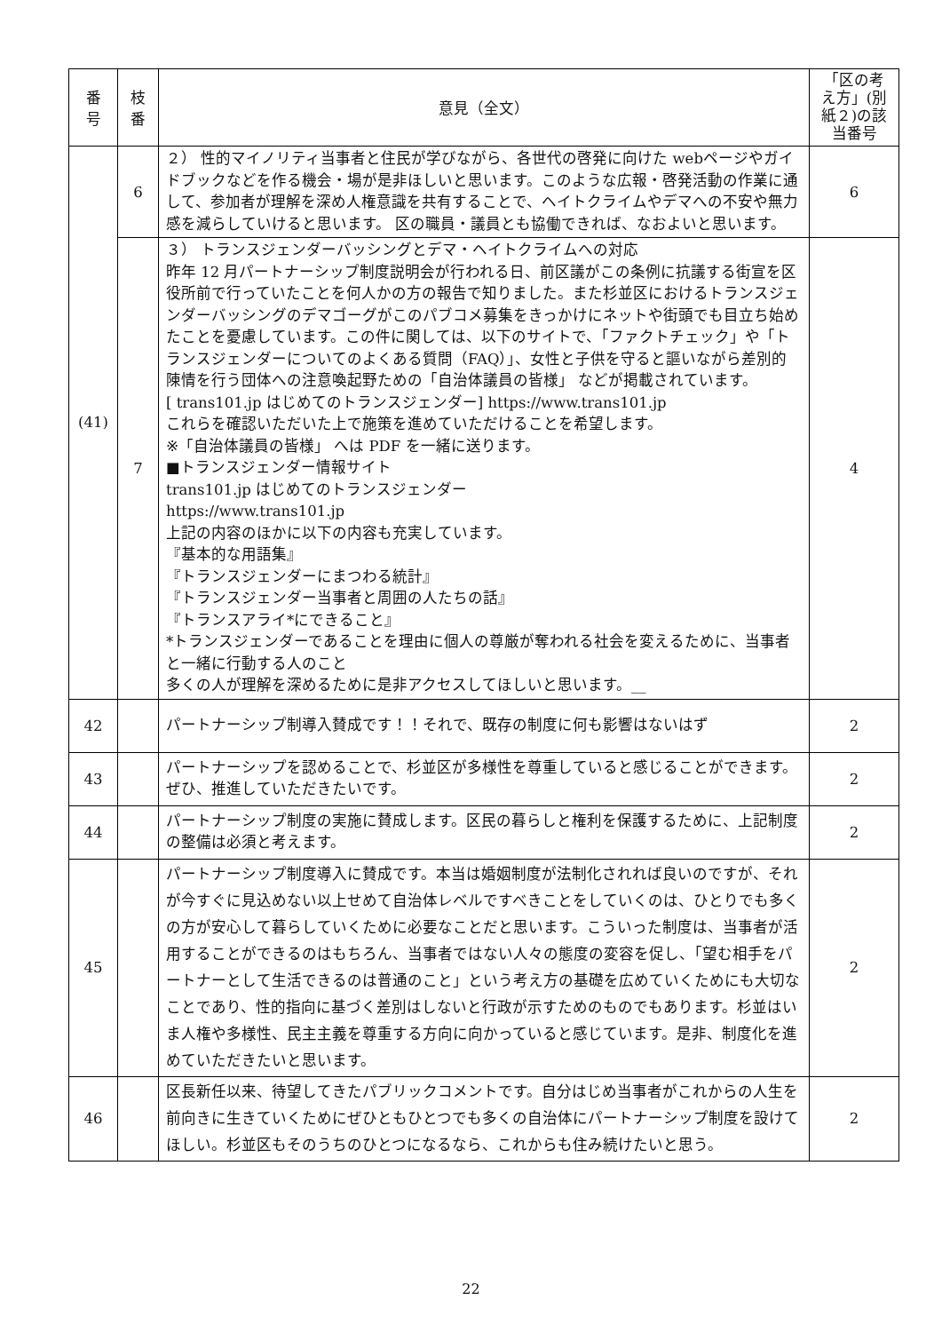| 番 号 | 枝 番 | 意見（全文） | 「区の考え方」(別紙２)の該当番号 |
| --- | --- | --- | --- |
| (41) | 6 | ２） 性的マイノリティ当事者と住民が学びながら、各世代の啓発に向けた webページやガイドブックなどを作る機会・場が是非ほしいと思います。このような広報・啓発活動の作業に通して、参加者が理解を深め人権意識を共有することで、ヘイトクライムやデマへの不安や無力感を減らしていけると思います。 区の職員・議員とも協働できれば、なおよいと思います。 | 6 |
| | 7 | ３） トランスジェンダーバッシングとデマ・ヘイトクライムへの対応 昨年 12 月パートナーシップ制度説明会が行われる日、前区議がこの条例に抗議する街宣を区役所前で行っていたことを何人かの方の報告で知りました。また杉並区におけるトランスジェンダーバッシングのデマゴーグがこのパブコメ募集をきっかけにネットや街頭でも目立ち始めたことを憂慮しています。この件に関しては、以下のサイトで、「ファクトチェック」や「トランスジェンダーについてのよくある質問（FAQ）」、女性と子供を守ると謳いながら差別的陳情を行う団体への注意喚起野ための「自治体議員の皆様」 などが掲載されています。 [ trans101.jp はじめてのトランスジェンダー] https://www.trans101.jp これらを確認いただいた上で施策を進めていただけることを希望します。 ※「自治体議員の皆様」 へは PDF を一緒に送ります。 ■トランスジェンダー情報サイト trans101.jp はじめてのトランスジェンダー https://www.trans101.jp 上記の内容のほかに以下の内容も充実しています。 『基本的な用語集』 『トランスジェンダーにまつわる統計』 『トランスジェンダー当事者と周囲の人たちの話』 『トランスアライ*にできること』 *トランスジェンダーであることを理由に個人の尊厳が奪われる社会を変えるために、当事者と一緒に行動する人のこと 多くの人が理解を深めるために是非アクセスしてほしいと思います。__ | 4 |
| 42 | | パートナーシップ制導入賛成です！！それで、既存の制度に何も影響はないはず | 2 |
| 43 | | パートナーシップを認めることで、杉並区が多様性を尊重していると感じることができます。ぜひ、推進していただきたいです。 | 2 |
| 44 | | パートナーシップ制度の実施に賛成します。区民の暮らしと権利を保護するために、上記制度の整備は必須と考えます。 | 2 |
| 45 | | パートナーシップ制度導入に賛成です。本当は婚姻制度が法制化されれば良いのですが、それが今すぐに見込めない以上せめて自治体レベルですべきことをしていくのは、ひとりでも多くの方が安心して暮らしていくために必要なことだと思います。こういった制度は、当事者が活用することができるのはもちろん、当事者ではない人々の態度の変容を促し、「望む相手をパートナーとして生活できるのは普通のこと」という考え方の基礎を広めていくためにも大切なことであり、性的指向に基づく差別はしないと行政が示すためのものでもあります。杉並はいま人権や多様性、民主主義を尊重する方向に向かっていると感じています。是非、制度化を進めていただきたいと思います。 | 2 |
| 46 | | 区長新任以来、待望してきたパブリックコメントです。自分はじめ当事者がこれからの人生を前向きに生きていくためにぜひともひとつでも多くの自治体にパートナーシップ制度を設けてほしい。杉並区もそのうちのひとつになるなら、これからも住み続けたいと思う。 | 2 |
22